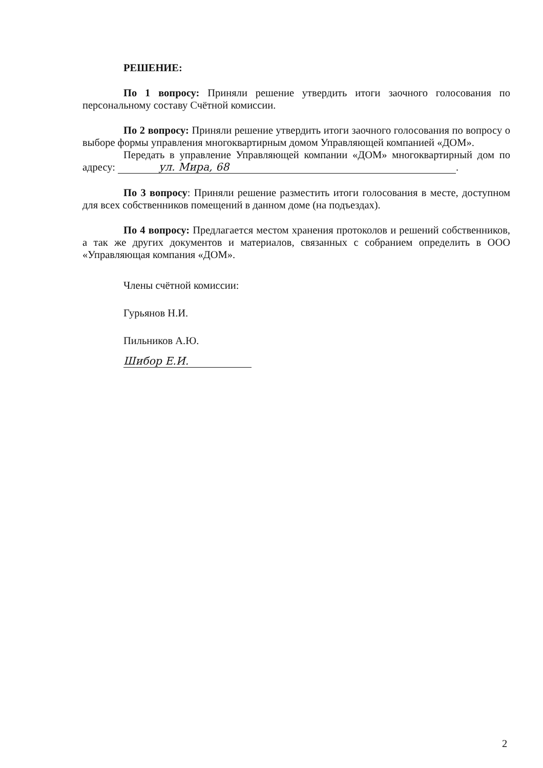РЕШЕНИЕ:
По 1 вопросу: Приняли решение утвердить итоги заочного голосования по персональному составу Счётной комиссии.
По 2 вопросу: Приняли решение утвердить итоги заочного голосования по вопросу о выборе формы управления многоквартирным домом Управляющей компанией «ДОМ».
Передать в управление Управляющей компании «ДОМ» многоквартирный дом по адресу: ул. Мира, 68.
По 3 вопросу: Приняли решение разместить итоги голосования в месте, доступном для всех собственников помещений в данном доме (на подъездах).
По 4 вопросу: Предлагается местом хранения протоколов и решений собственников, а так же других документов и материалов, связанных с собранием определить в ООО «Управляющая компания «ДОМ».
Члены счётной комиссии:
Гурьянов Н.И.
Пильников А.Ю.
Шибор Е.И.
2